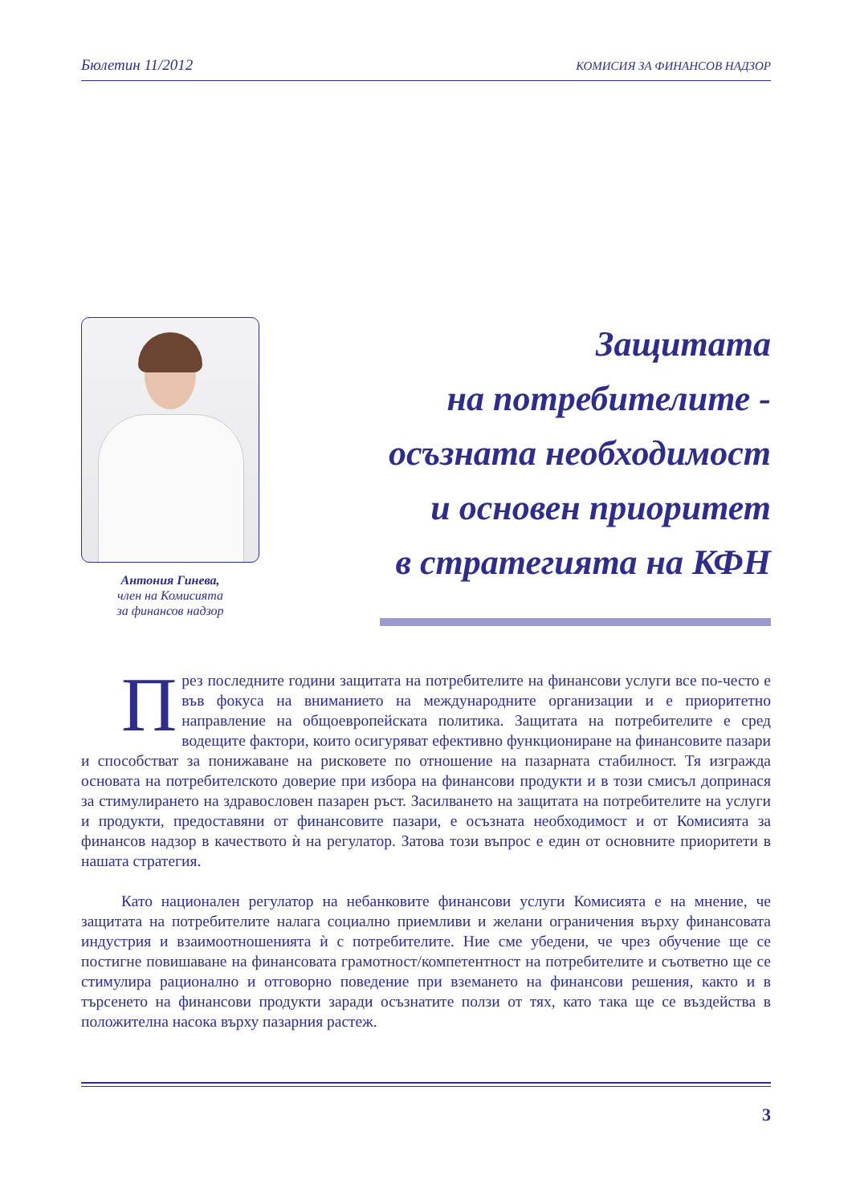Бюлетин 11/2012 КОМИСИЯ ЗА ФИНАНСОВ НАДЗОР
Антония Гинева,
член на Комисията
за финансов надзор
Защитата
на потребителите -
осъзната необходимост
и основен приоритет
в стратегията на КФН
През последните години защитата на потребителите на финансови услуги все по-често е във фокуса на вниманието на международните организации и е приоритетно направление на общоевропейската политика. Защитата на потребителите е сред водещите фактори, които осигуряват ефективно функциониране на финансовите пазари и способстват за понижаване на рисковете по отношение на пазарната стабилност. Тя изгражда основата на потребителското доверие при избора на финансови продукти и в този смисъл допринася за стимулирането на здравословен пазарен ръст. Засилването на защитата на потребителите на услуги и продукти, предоставяни от финансовите пазари, е осъзната необходимост и от Комисията за финансов надзор в качеството ѝ на регулатор. Затова този въпрос е един от основните приоритети в нашата стратегия.
Като национален регулатор на небанковите финансови услуги Комисията е на мнение, че защитата на потребителите налага социално приемливи и желани ограничения върху финансовата индустрия и взаимоотношенията ѝ с потребителите. Ние сме убедени, че чрез обучение ще се постигне повишаване на финансовата грамотност/компетентност на потребителите и съответно ще се стимулира рационално и отговорно поведение при вземането на финансови решения, както и в търсенето на финансови продукти заради осъзнатите ползи от тях, като така ще се въздейства в положителна насока върху пазарния растеж.
3